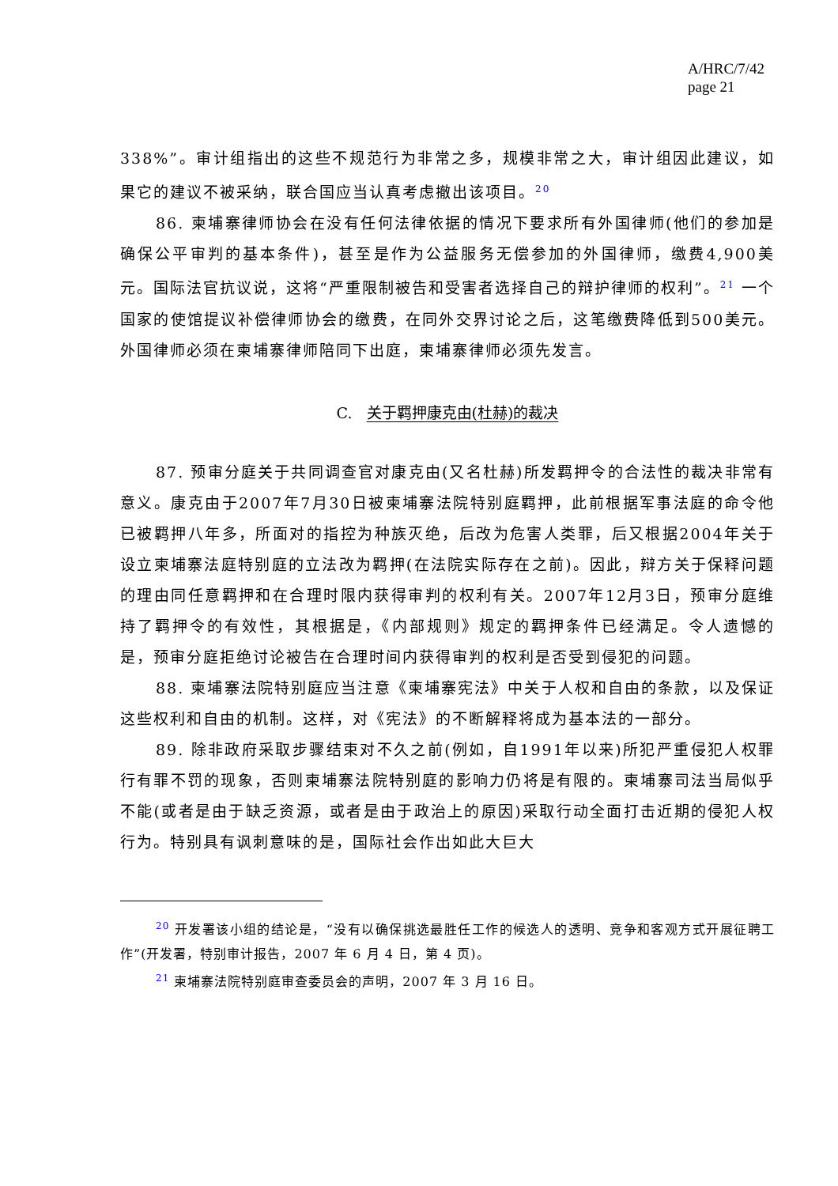A/HRC/7/42
page 21
338%”。审计组指出的这些不规范行为非常之多，规模非常之大，审计组因此建议，如果它的建议不被采纳，联合国应当认真考虑撤出该项目。<sup>20</sup>
86. 柬埔寨律师协会在没有任何法律依据的情况下要求所有外国律师(他们的参加是确保公平审判的基本条件)，甚至是作为公益服务无偿参加的外国律师，缴费4,900美元。国际法官抗议说，这将“严重限制被告和受害者选择自己的辩护律师的权利”。<sup>21</sup> 一个国家的使馆提议补偿律师协会的缴费，在同外交界讨论之后，这笔缴费降低到500美元。外国律师必须在柬埔寨律师陪同下出庭，柬埔寨律师必须先发言。
C. 关于羁押康克由(杜赫)的裁决
87. 预审分庭关于共同调查官对康克由(又名杜赫)所发羁押令的合法性的裁决非常有意义。康克由于2007年7月30日被柬埔寨法院特别庭羁押，此前根据军事法庭的命令他已被羁押八年多，所面对的指控为种族灭绝，后改为危害人类罪，后又根据2004年关于设立柬埔寨法庭特别庭的立法改为羁押(在法院实际存在之前)。因此，辩方关于保释问题的理由同任意羁押和在合理时限内获得审判的权利有关。2007年12月3日，预审分庭维持了羁押令的有效性，其根据是，《内部规则》规定的羁押条件已经满足。令人遗憾的是，预审分庭拒绝讨论被告在合理时间内获得审判的权利是否受到侵犯的问题。
88. 柬埔寨法院特别庭应当注意《柬埔寨宪法》中关于人权和自由的条款，以及保证这些权利和自由的机制。这样，对《宪法》的不断解释将成为基本法的一部分。
89. 除非政府采取步骤结束对不久之前(例如，自1991年以来)所犯严重侵犯人权罪行有罪不罚的现象，否则柬埔寨法院特别庭的影响力仍将是有限的。柬埔寨司法当局似乎不能(或者是由于缺乏资源，或者是由于政治上的原因)采取行动全面打击近期的侵犯人权行为。特别具有讽刺意味的是，国际社会作出如此大巨大
<sup>20</sup> 开发署该小组的结论是，“没有以确保挑选最胜任工作的候选人的透明、竞争和客观方式开展征聘工作”(开发署，特别审计报告，2007 年 6 月 4 日，第 4 页)。
<sup>21</sup> 柬埔寨法院特别庭审查委员会的声明，2007 年 3 月 16 日。